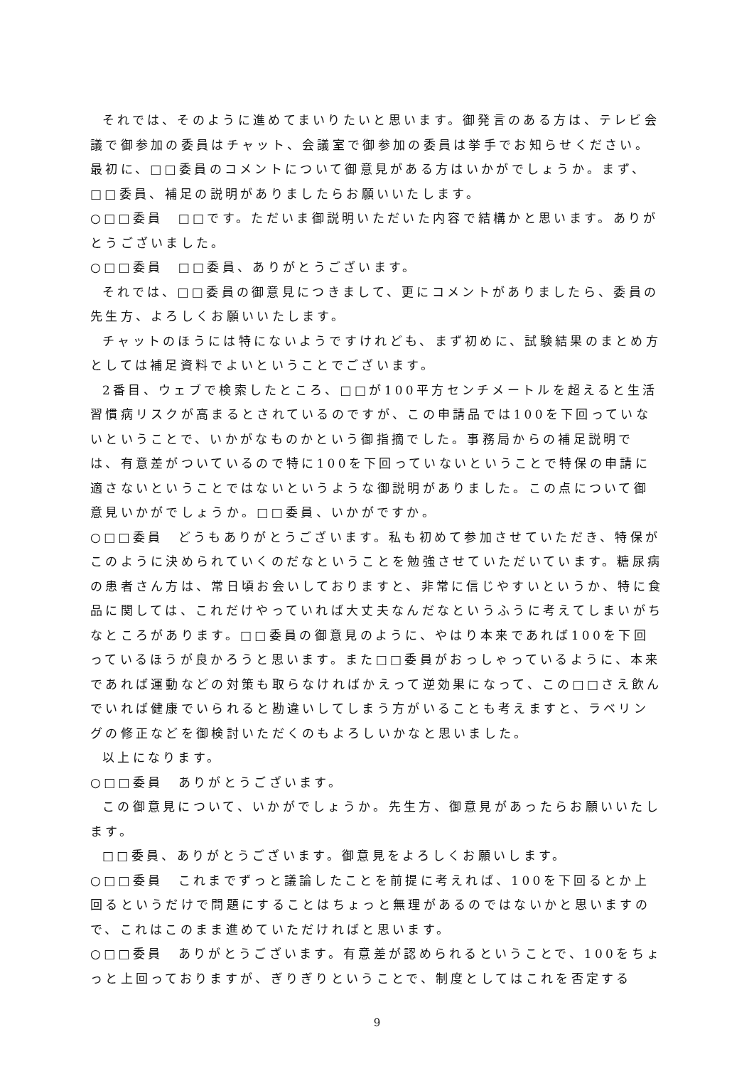それでは、そのように進めてまいりたいと思います。御発言のある方は、テレビ会議で御参加の委員はチャット、会議室で御参加の委員は挙手でお知らせください。最初に、□□委員のコメントについて御意見がある方はいかがでしょうか。まず、□□委員、補足の説明がありましたらお願いいたします。
○□□委員　□□です。ただいま御説明いただいた内容で結構かと思います。ありがとうございました。
○□□委員　□□委員、ありがとうございます。
それでは、□□委員の御意見につきまして、更にコメントがありましたら、委員の先生方、よろしくお願いいたします。
チャットのほうには特にないようですけれども、まず初めに、試験結果のまとめ方としては補足資料でよいということでございます。
2番目、ウェブで検索したところ、□□が100平方センチメートルを超えると生活習慣病リスクが高まるとされているのですが、この申請品では100を下回っていないということで、いかがなものかという御指摘でした。事務局からの補足説明では、有意差がついているので特に100を下回っていないということで特保の申請に適さないということではないというような御説明がありました。この点について御意見いかがでしょうか。□□委員、いかがですか。
○□□委員　どうもありがとうございます。私も初めて参加させていただき、特保がこのように決められていくのだなということを勉強させていただいています。糖尿病の患者さん方は、常日頃お会いしておりますと、非常に信じやすいというか、特に食品に関しては、これだけやっていれば大丈夫なんだなというふうに考えてしまいがちなところがあります。□□委員の御意見のように、やはり本来であれば100を下回っているほうが良かろうと思います。また□□委員がおっしゃっているように、本来であれば運動などの対策も取らなければかえって逆効果になって、この□□さえ飲んでいれば健康でいられると勘違いしてしまう方がいることも考えますと、ラベリングの修正などを御検討いただくのもよろしいかなと思いました。
以上になります。
○□□委員　ありがとうございます。
この御意見について、いかがでしょうか。先生方、御意見があったらお願いいたします。
□□委員、ありがとうございます。御意見をよろしくお願いします。
○□□委員　これまでずっと議論したことを前提に考えれば、100を下回るとか上回るというだけで問題にすることはちょっと無理があるのではないかと思いますので、これはこのまま進めていただければと思います。
○□□委員　ありがとうございます。有意差が認められるということで、100をちょっと上回っておりますが、ぎりぎりということで、制度としてはこれを否定する
9